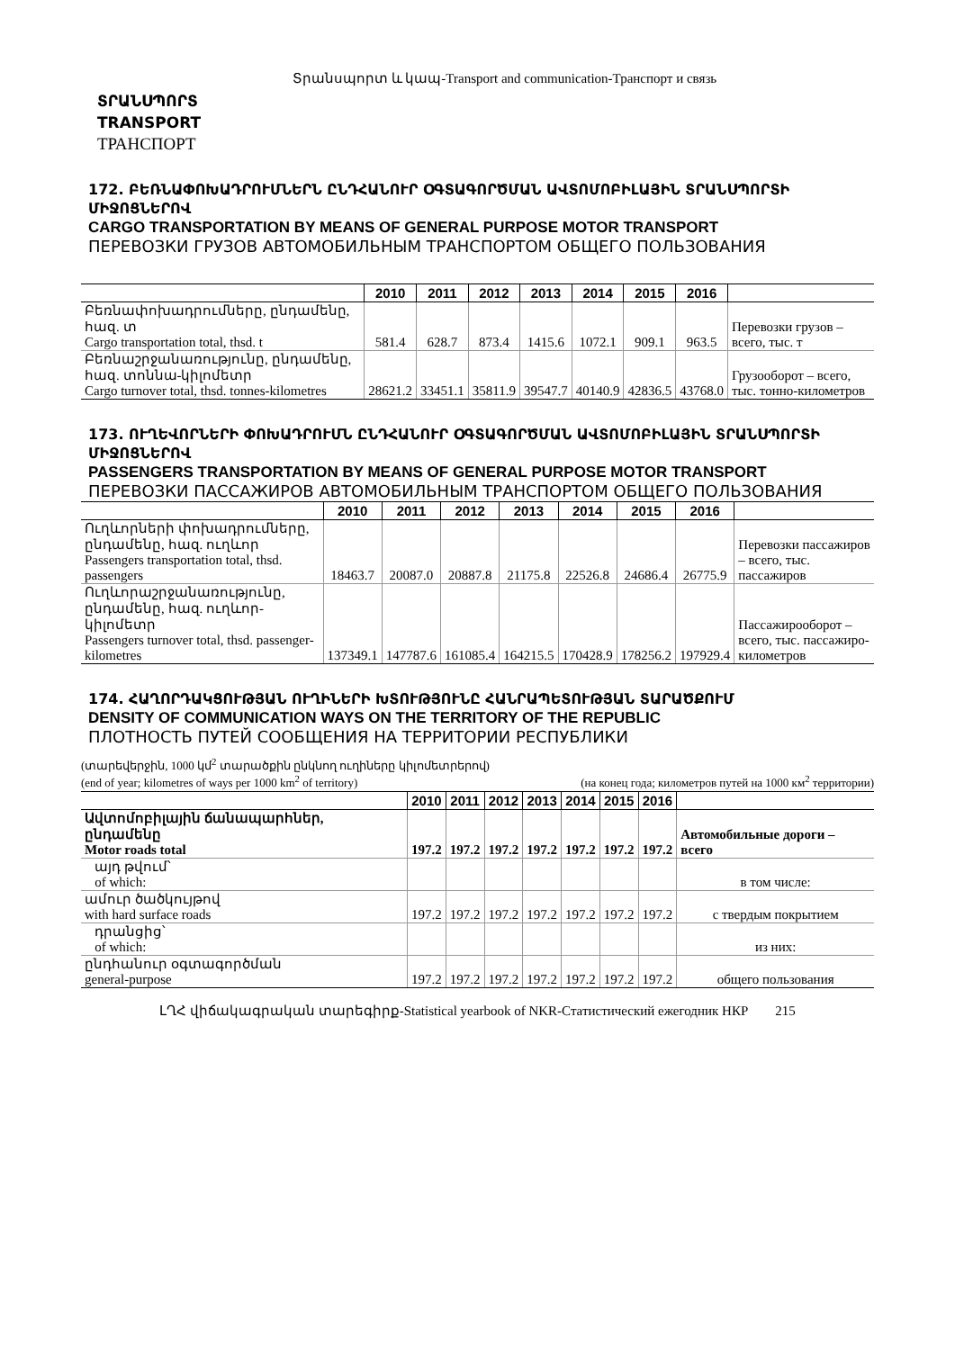Տրանսպորտ և կապ-Transport and communication-Транспорт и связь
ՏՐԱՆՍՊՈՐՏ
TRANSPORT
ТРАНСПОРТ
172. ԲԵՌՆԱՓՈԽԱԴՐՈՒՄՆԵՐՆ ԸՆԴՀԱՆՈՒՐ ՕԳՏԱԳՈՐԾՄԱՆ ԱՎՏՈՄՈԲԻԼԱՅԻՆ ՏՐԱՆՍՊՈՐՏԻ ՄԻՋՈՑՆԵՐՈՎ
CARGO TRANSPORTATION BY MEANS OF GENERAL PURPOSE MOTOR TRANSPORT
ПЕРЕВОЗКИ ГРУЗОВ АВТОМОБИЛЬНЫМ ТРАНСПОРТОМ ОБЩЕГО ПОЛЬЗОВАНИЯ
| | 2010 | 2011 | 2012 | 2013 | 2014 | 2015 | 2016 | |
| --- | --- | --- | --- | --- | --- | --- | --- | --- |
| Բեռնափոխադրումները, ընդամենը, հազ. տ Cargo transportation total, thsd. t | 581.4 | 628.7 | 873.4 | 1415.6 | 1072.1 | 909.1 | 963.5 | Перевозки грузов – всего, тыс. т |
| Բեռնաշրջանառությունը, ընդամենը, հազ. տոննա-կիլոմետր Cargo turnover total, thsd. tonnes-kilometres | 28621.2 | 33451.1 | 35811.9 | 39547.7 | 40140.9 | 42836.5 | 43768.0 | Грузооборот – всего, тыс. тонно-километров |
173. ՈՒՂԵՎՈՐՆԵՐԻ ՓՈԽԱԴՐՈՒՄՆ ԸՆԴՀԱՆՈՒՐ ՕԳՏԱԳՈՐԾՄԱՆ ԱՎՏՈՄՈԲԻԼԱՅԻՆ ՏՐԱՆՍՊՈՐՏԻ ՄԻՋՈՑՆԵՐՈՎ
PASSENGERS TRANSPORTATION BY MEANS OF GENERAL PURPOSE MOTOR TRANSPORT
ПЕРЕВОЗКИ ПАССАЖИРОВ АВТОМОБИЛЬНЫМ ТРАНСПОРТОМ ОБЩЕГО ПОЛЬЗОВАНИЯ
| | 2010 | 2011 | 2012 | 2013 | 2014 | 2015 | 2016 | |
| --- | --- | --- | --- | --- | --- | --- | --- | --- |
| Ուղևորների փոխադրումները, ընդամենը, հազ. ուղևոր Passengers transportation total, thsd. passengers | 18463.7 | 20087.0 | 20887.8 | 21175.8 | 22526.8 | 24686.4 | 26775.9 | Перевозки пассажиров – всего, тыс. пассажиров |
| Ուղևորաշրջանառությունը, ընդամենը, հազ. ուղևոր-կիլոմետր Passengers turnover total, thsd. passenger-kilometres | 137349.1 | 147787.6 | 161085.4 | 164215.5 | 170428.9 | 178256.2 | 197929.4 | Пассажирооборот – всего, тыс. пассажиро-километров |
174. ՀԱՂՈՐԴԱԿՑՈՒԹՅԱՆ ՈՒՂԻՆԵՐԻ ԽՏՈՒԹՅՈՒՆԸ ՀԱՆՐԱՊԵՏՈՒԹՅԱՆ ՏԱՐԱԾՔՈՒՄ
DENSITY OF COMMUNICATION WAYS ON THE TERRITORY OF THE REPUBLIC
ПЛОТНОСТЬ ПУТЕЙ СООБЩЕНИЯ НА ТЕРРИТОРИИ РЕСПУБЛИКИ
(տարեվերջին, 1000 կմ<sup>2</sup> տարածքին ընկնող ուղիները կիլոմետրերով)
(end of year; kilometres of ways per 1000 km<sup>2</sup> of territory)
(на конец года; километров путей на 1000 км<sup>2</sup> территории)
| | 2010 | 2011 | 2012 | 2013 | 2014 | 2015 | 2016 | |
| --- | --- | --- | --- | --- | --- | --- | --- | --- |
| Ավտոմոբիլային ճանապարհներ, ընդամենը Motor roads total | 197.2 | 197.2 | 197.2 | 197.2 | 197.2 | 197.2 | 197.2 | Автомобильные дороги – всего |
| այդ թվում՝ of which: | | | | | | | | в том числе: |
| ամուր ծածկույթով with hard surface roads | 197.2 | 197.2 | 197.2 | 197.2 | 197.2 | 197.2 | 197.2 | с твердым покрытием |
| դրանցից՝ of which: | | | | | | | | из них: |
| ընդհանուր օգտագործման general-purpose | 197.2 | 197.2 | 197.2 | 197.2 | 197.2 | 197.2 | 197.2 | общего пользования |
ԼՂՀ վիճակագրական տարեգիրք-Statistical yearbook of NKR-Статистический ежегодник НКР 215